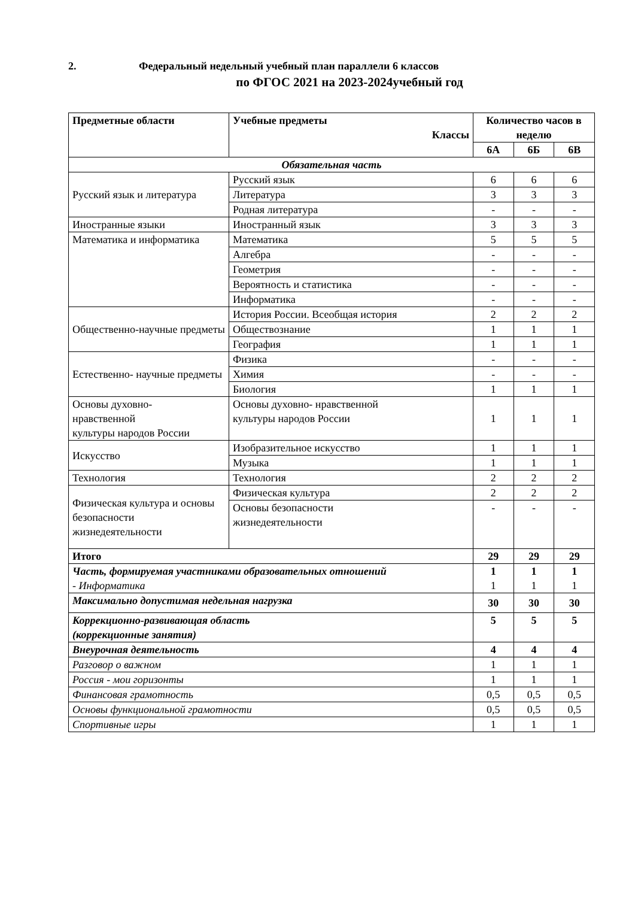2. Федеральный недельный учебный план параллели 6 классов
по ФГОС 2021 на 2023-2024учебный год
| Предметные области | Учебные предметы Классы | Количество часов в неделю | | |
| --- | --- | --- | --- | --- |
| | | 6А | 6Б | 6В |
| Обязательная часть | | | | |
| Русский язык и литература | Русский язык | 6 | 6 | 6 |
| | Литература | 3 | 3 | 3 |
| | Родная литература | - | - | - |
| Иностранные языки | Иностранный язык | 3 | 3 | 3 |
| Математика и информатика | Математика | 5 | 5 | 5 |
| | Алгебра | - | - | - |
| | Геометрия | - | - | - |
| | Вероятность и статистика | - | - | - |
| | Информатика | - | - | - |
| Общественно-научные предметы | История России. Всеобщая история | 2 | 2 | 2 |
| | Обществознание | 1 | 1 | 1 |
| | География | 1 | 1 | 1 |
| Естественно- научные предметы | Физика | - | - | - |
| | Химия | - | - | - |
| | Биология | 1 | 1 | 1 |
| Основы духовно- нравственной культуры народов России | Основы духовно- нравственной культуры народов России | 1 | 1 | 1 |
| Искусство | Изобразительное искусство | 1 | 1 | 1 |
| | Музыка | 1 | 1 | 1 |
| Технология | Технология | 2 | 2 | 2 |
| Физическая культура и основы безопасности жизнедеятельности | Физическая культура | 2 | 2 | 2 |
| | Основы безопасности жизнедеятельности | - | - | - |
| Итого | | 29 | 29 | 29 |
| Часть, формируемая участниками образовательных отношений - Информатика | | 1 1 | 1 1 | 1 1 |
| Максимально допустимая недельная нагрузка | | 30 | 30 | 30 |
| Коррекционно-развивающая область (коррекционные занятия) | | 5 | 5 | 5 |
| Внеурочная деятельность | | 4 | 4 | 4 |
| Разговор о важном | | 1 | 1 | 1 |
| Россия - мои горизонты | | 1 | 1 | 1 |
| Финансовая грамотность | | 0,5 | 0,5 | 0,5 |
| Основы функциональной грамотности | | 0,5 | 0,5 | 0,5 |
| Спортивные игры | | 1 | 1 | 1 |